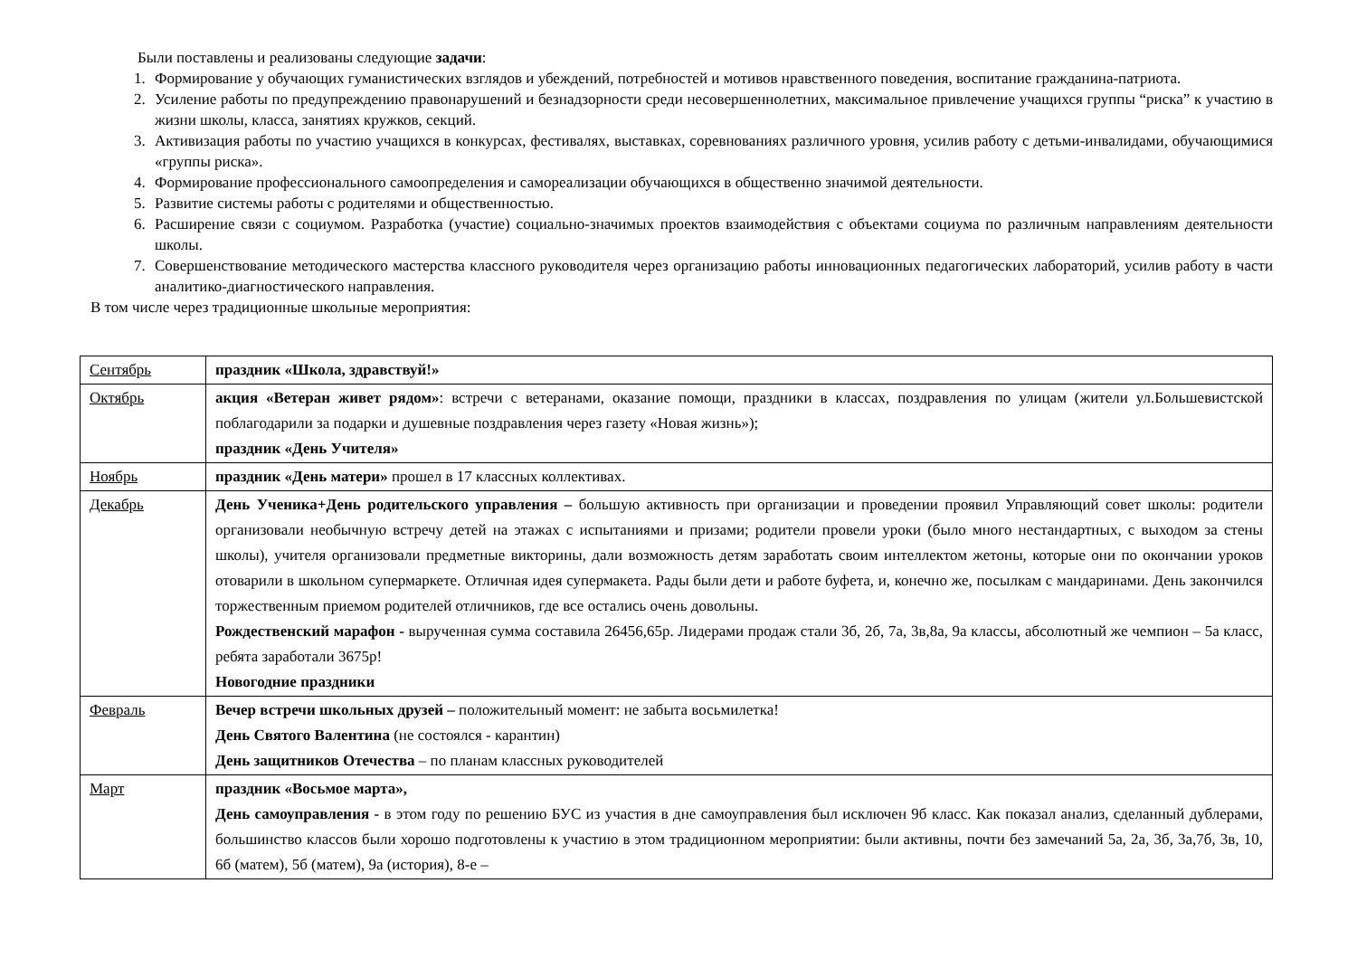Были поставлены и реализованы следующие задачи:
1. Формирование у обучающих гуманистических взглядов и убеждений, потребностей и мотивов нравственного поведения, воспитание гражданина-патриота.
2. Усиление работы по предупреждению правонарушений и безнадзорности среди несовершеннолетних, максимальное привлечение учащихся группы “риска” к участию в жизни школы, класса, занятиях кружков, секций.
3. Активизация работы по участию учащихся в конкурсах, фестивалях, выставках, соревнованиях различного уровня, усилив работу с детьми-инвалидами, обучающимися «группы риска».
4. Формирование профессионального самоопределения и самореализации обучающихся в общественно значимой деятельности.
5. Развитие системы работы с родителями и общественностью.
6. Расширение связи с социумом. Разработка (участие) социально-значимых проектов взаимодействия с объектами социума по различным направлениям деятельности школы.
7. Совершенствование методического мастерства классного руководителя через организацию работы инновационных педагогических лабораторий, усилив работу в части аналитико-диагностического направления.
В том числе через традиционные школьные мероприятия:
| Сентябрь | праздник «Школа, здравствуй!» |
| Октябрь | акция «Ветеран живет рядом» : встречи с ветеранами, оказание помощи, праздники в классах, поздравления по улицам (жители ул.Большевистской поблагодарили за подарки и душевные поздравления через газету «Новая жизнь»); праздник «День Учителя» |
| Ноябрь | праздник «День матери» прошел в 17 классных коллективах. |
| Декабрь | День Ученика+День родительского управления – большую активность при организации и проведении проявил Управляющий совет школы: родители организовали необычную встречу детей на этажах с испытаниями и призами; родители провели уроки (было много нестандартных, с выходом за стены школы), учителя организовали предметные викторины, дали возможность детям заработать своим интеллектом жетоны, которые они по окончании уроков отоварили в школьном супермаркете. Отличная идея супермакета. Рады были дети и работе буфета, и, конечно же, посылкам с мандаринами. День закончился торжественным приемом родителей отличников, где все остались очень довольны. Рождественский марафон - вырученная сумма составила 26456,65р. Лидерами продаж стали 3б, 2б, 7а, 3в,8а, 9а классы, абсолютный же чемпион – 5а класс, ребята заработали 3675р! Новогодние праздники |
| Февраль | Вечер встречи школьных друзей – положительный момент: не забыта восьмилетка! День Святого Валентина (не состоялся - карантин) День защитников Отечества – по планам классных руководителей |
| Март | праздник «Восьмое марта», День самоуправления - в этом году по решению БУС из участия в дне самоуправления был исключен 9б класс. Как показал анализ, сделанный дублерами, большинство классов были хорошо подготовлены к участию в этом традиционном мероприятии: были активны, почти без замечаний 5а, 2а, 3б, 3а,7б, 3в, 10, 6б (матем), 5б (матем), 9а (история), 8-е – |